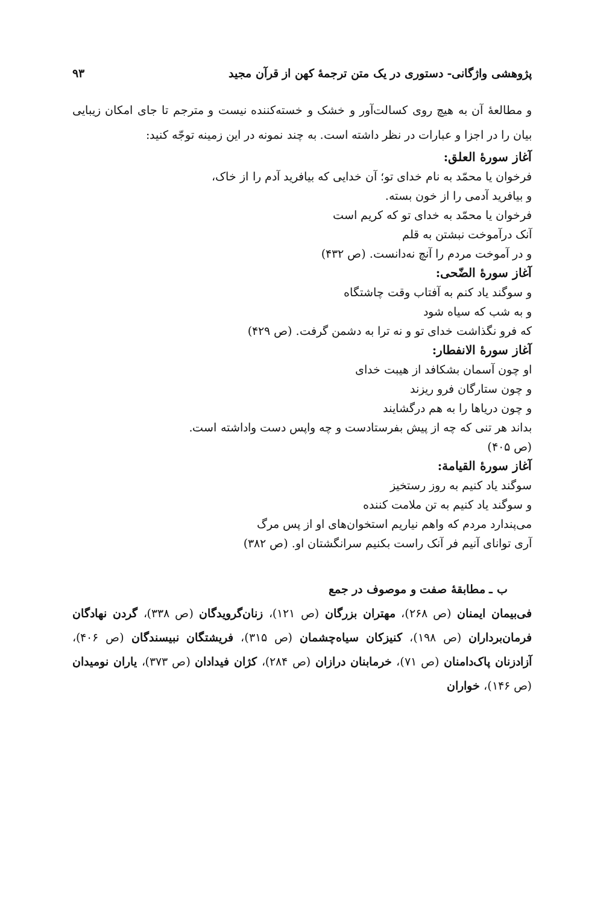پژوهشی واژگانی- دستوری در یک متن ترجمهٔ کهن از قرآن مجید ۹۳
و مطالعهٔ آن به هیچ روی کسالت‌آور و خشک و خسته‌کننده نیست و مترجم تا جای امکان زیبایی بیان را در اجزا و عبارات در نظر داشته است. به چند نمونه در این زمینه توجّه کنید:
آغاز سورهٔ العلق:
فرخوان یا محمّد به نام خدای تو؛ آن خدایی که بیافرید آدم را از خاک،
و بیافرید آدمی را از خون بسته.
فرخوان یا محمّد به خدای تو که کریم است
آنک درآموخت نبشتن به قلم
و در آموخت مردم را آنچ نه‌دانست. (ص ۴۳۲)
آغاز سورهٔ الضّحی:
و سوگند یاد کنم به آفتاب وقت چاشتگاه
و به شب که سیاه شود
که فرو نگذاشت خدای تو و نه ترا به دشمن گرفت. (ص ۴۲۹)
آغاز سورهٔ الانفطار:
او چون آسمان بشکافد از هیبت خدای
و چون ستارگان فرو ریزند
و چون دریاها را به هم درگشایند
بداند هر تنی که چه از پیش بفرستادست و چه واپس دست واداشته است.
(ص ۴۰۵)
آغاز سورهٔ القیامة:
سوگند یاد کنیم به روز رستخیز
و سوگند یاد کنیم به تن ملامت کننده
می‌پندارد مردم که واهم نیاریم استخوان‌های او از پس مرگ
آری توانای آنیم فر آنک راست بکنیم سرانگشتان او. (ص ۳۸۲)
ب ـ مطابقهٔ صفت و موصوف در جمع
فی‌بیمان ایمنان (ص ۲۶۸)، مهتران بزرگان (ص ۱۲۱)، زنان‌گرویدگان (ص ۳۳۸)، گردن نهادگان فرمان‌برداران (ص ۱۹۸)، کنیزکان سیاه‌چشمان (ص ۳۱۵)، فریشتگان نبیسندگان (ص ۴۰۶)، آزادزنان پاک‌دامنان (ص ۷۱)، خرمابنان درازان (ص ۲۸۴)، کژان فیدادان (ص ۳۷۳)، یاران نومیدان (ص ۱۴۶)، خواران